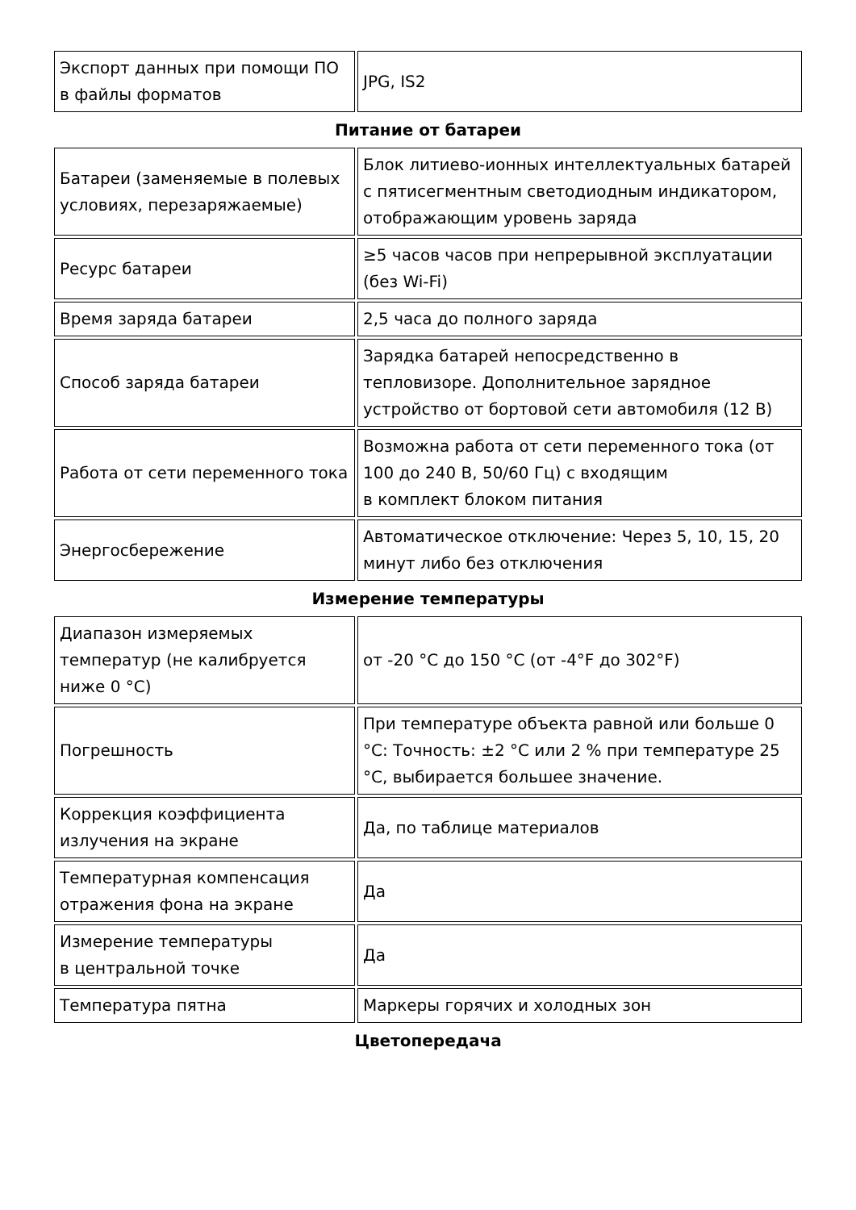| Экспорт данных при помощи ПО в файлы форматов | JPG, IS2 |
Питание от батареи
| Батареи (заменяемые в полевых условиях, перезаряжаемые) | Блок литиево-ионных интеллектуальных батарей с пятисегментным светодиодным индикатором, отображающим уровень заряда |
| Ресурс батареи | ≥5 часов часов при непрерывной эксплуатации (без Wi-Fi) |
| Время заряда батареи | 2,5 часа до полного заряда |
| Способ заряда батареи | Зарядка батарей непосредственно в тепловизоре. Дополнительное зарядное устройство от бортовой сети автомобиля (12 В) |
| Работа от сети переменного тока | Возможна работа от сети переменного тока (от 100 до 240 В, 50/60 Гц) с входящим в комплект блоком питания |
| Энергосбережение | Автоматическое отключение: Через 5, 10, 15, 20 минут либо без отключения |
Измерение температуры
| Диапазон измеряемых температур (не калибруется ниже 0 °C) | от -20 °C до 150 °C (от -4°F до 302°F) |
| Погрешность | При температуре объекта равной или больше 0 °C: Точность: ±2 °C или 2 % при температуре 25 °C, выбирается большее значение. |
| Коррекция коэффициента излучения на экране | Да, по таблице материалов |
| Температурная компенсация отражения фона на экране | Да |
| Измерение температуры в центральной точке | Да |
| Температура пятна | Маркеры горячих и холодных зон |
Цветопередача